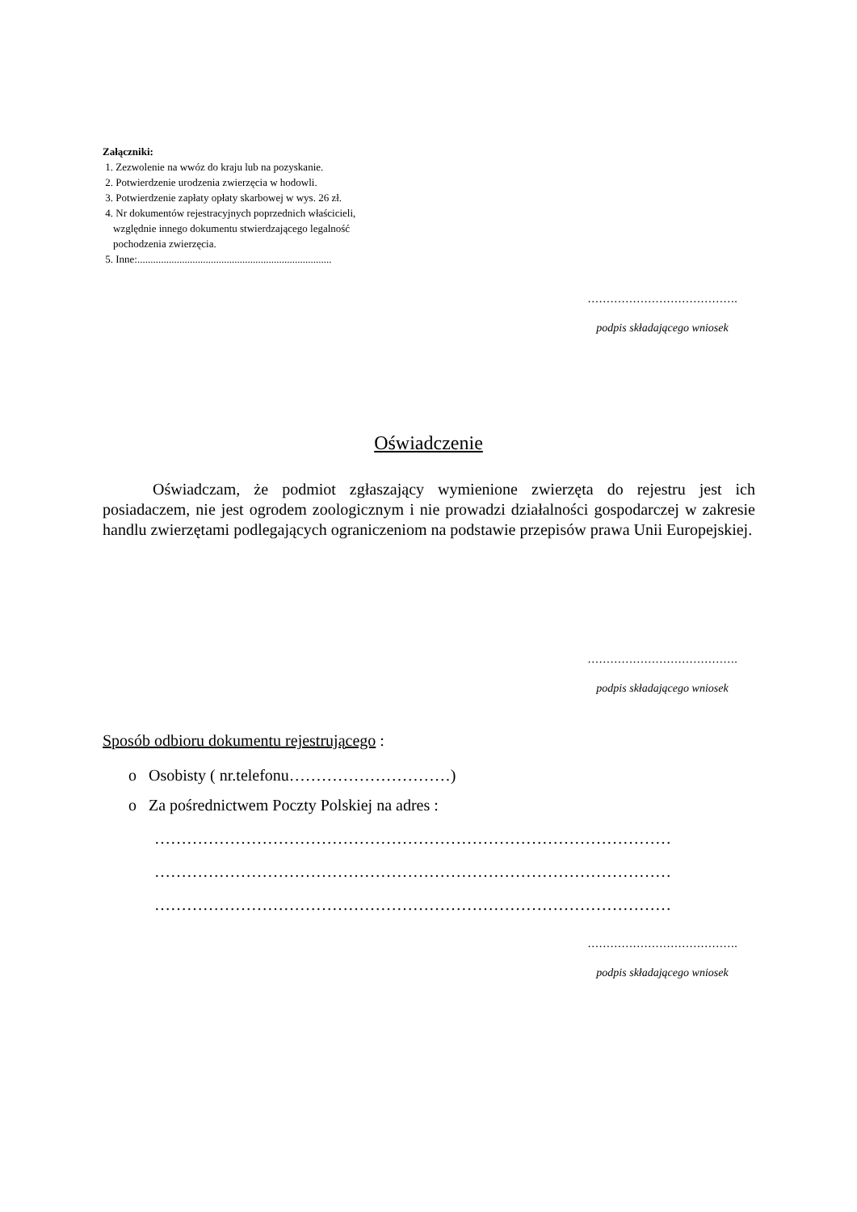Załączniki:
1. Zezwolenie na wwóz do kraju lub na pozyskanie.
2. Potwierdzenie urodzenia zwierzęcia w hodowli.
3. Potwierdzenie zapłaty opłaty skarbowej w wys. 26 zł.
4. Nr dokumentów rejestracyjnych poprzednich właścicieli,
względnie innego dokumentu stwierdzającego legalność
pochodzenia zwierzęcia.
5. Inne:..........................................................................
………………………………….
podpis składającego wniosek
Oświadczenie
Oświadczam, że podmiot zgłaszający wymienione zwierzęta do rejestru jest ich posiadaczem, nie jest ogrodem zoologicznym i nie prowadzi działalności gospodarczej w zakresie handlu zwierzętami podlegających ograniczeniom na podstawie przepisów prawa Unii Europejskiej.
………………………………….
podpis składającego wniosek
Sposób odbioru dokumentu rejestrującego :
o Osobisty ( nr.telefonu…………………………)
o Za pośrednictwem Poczty Polskiej na adres :
……………………………………………………………………………………
……………………………………………………………………………………
……………………………………………………………………………………
………………………………….
podpis składającego wniosek